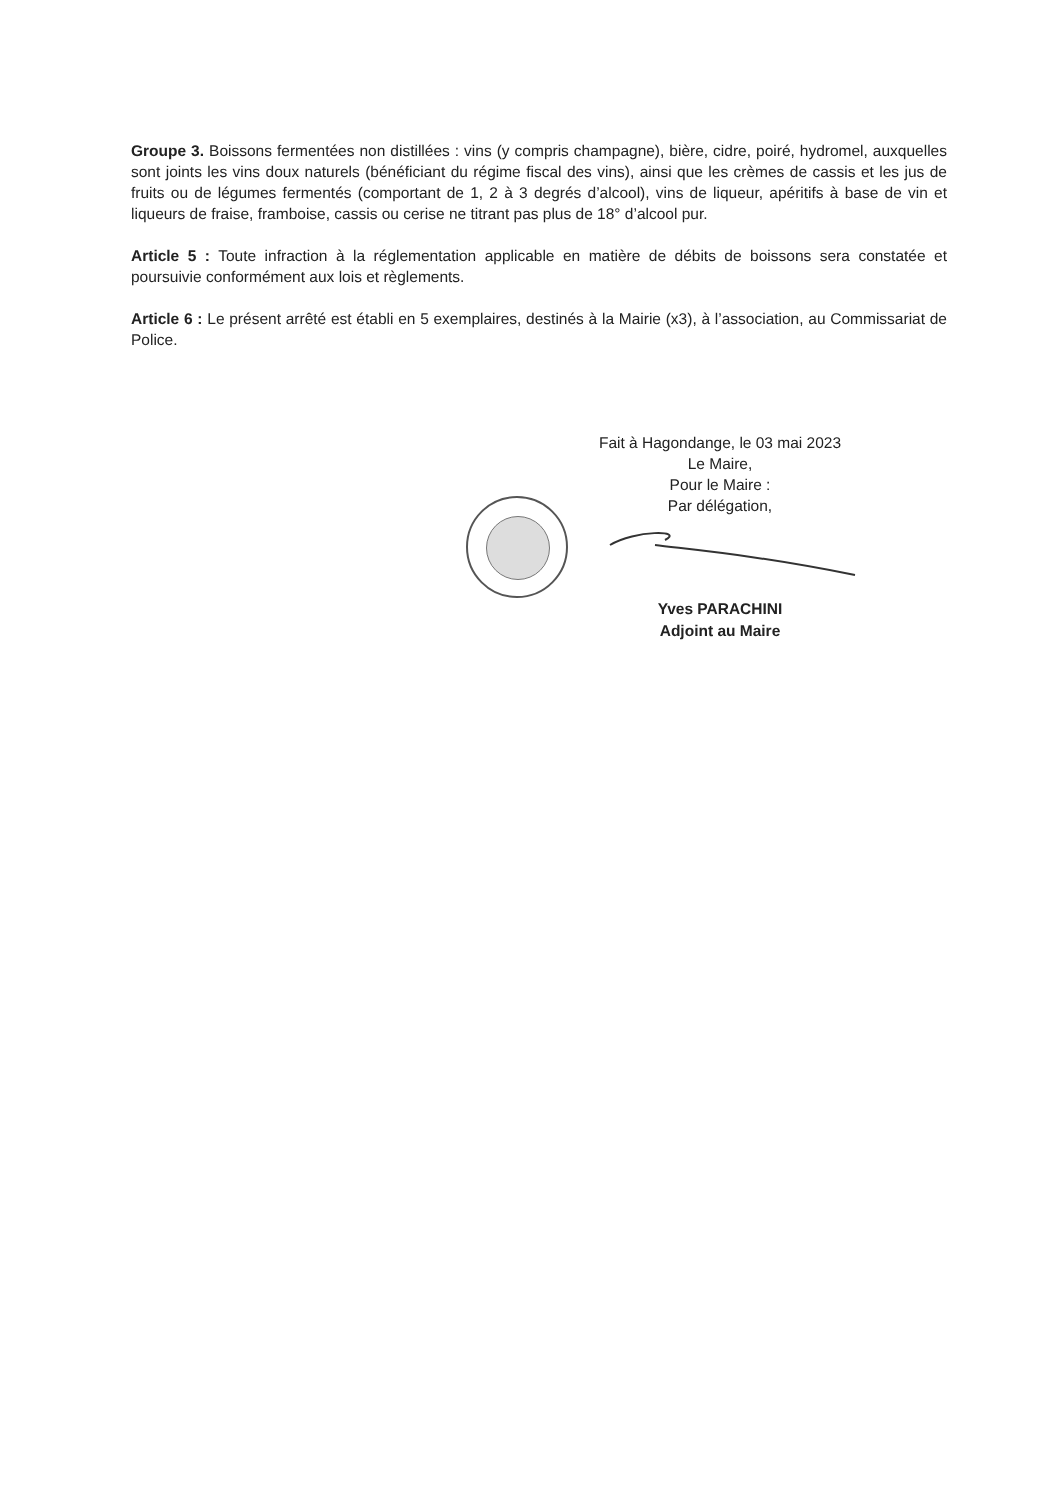Groupe 3. Boissons fermentées non distillées : vins (y compris champagne), bière, cidre, poiré, hydromel, auxquelles sont joints les vins doux naturels (bénéficiant du régime fiscal des vins), ainsi que les crèmes de cassis et les jus de fruits ou de légumes fermentés (comportant de 1, 2 à 3 degrés d’alcool), vins de liqueur, apéritifs à base de vin et liqueurs de fraise, framboise, cassis ou cerise ne titrant pas plus de 18° d’alcool pur.
Article 5 : Toute infraction à la réglementation applicable en matière de débits de boissons sera constatée et poursuivie conformément aux lois et règlements.
Article 6 : Le présent arrêté est établi en 5 exemplaires, destinés à la Mairie (x3), à l’association, au Commissariat de Police.
Fait à Hagondange, le 03 mai 2023
Le Maire,
Pour le Maire :
Par délégation,
Yves PARACHINI
Adjoint au Maire